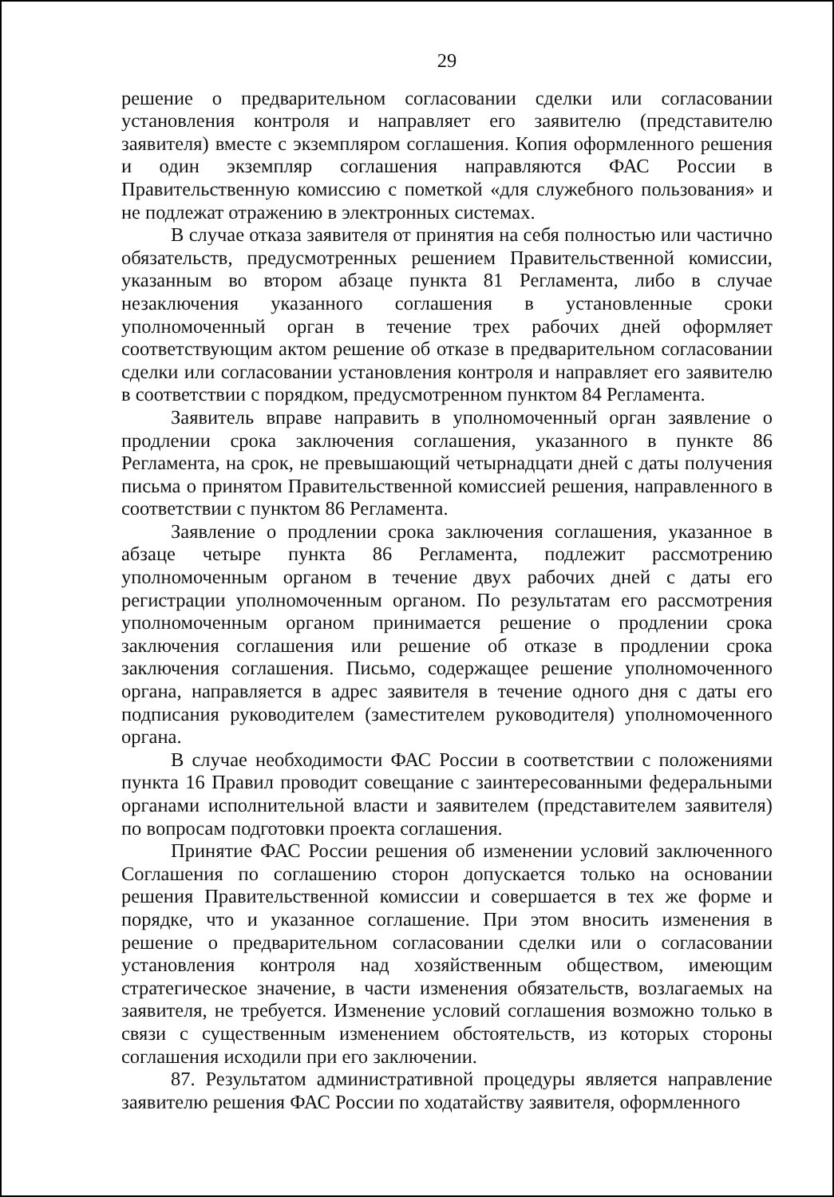29
решение о предварительном согласовании сделки или согласовании установления контроля и направляет его заявителю (представителю заявителя) вместе с экземпляром соглашения. Копия оформленного решения и один экземпляр соглашения направляются ФАС России в Правительственную комиссию с пометкой «для служебного пользования» и не подлежат отражению в электронных системах.
В случае отказа заявителя от принятия на себя полностью или частично обязательств, предусмотренных решением Правительственной комиссии, указанным во втором абзаце пункта 81 Регламента, либо в случае незаключения указанного соглашения в установленные сроки уполномоченный орган в течение трех рабочих дней оформляет соответствующим актом решение об отказе в предварительном согласовании сделки или согласовании установления контроля и направляет его заявителю в соответствии с порядком, предусмотренном пунктом 84 Регламента.
Заявитель вправе направить в уполномоченный орган заявление о продлении срока заключения соглашения, указанного в пункте 86 Регламента, на срок, не превышающий четырнадцати дней с даты получения письма о принятом Правительственной комиссией решения, направленного в соответствии с пунктом 86 Регламента.
Заявление о продлении срока заключения соглашения, указанное в абзаце четыре пункта 86 Регламента, подлежит рассмотрению уполномоченным органом в течение двух рабочих дней с даты его регистрации уполномоченным органом. По результатам его рассмотрения уполномоченным органом принимается решение о продлении срока заключения соглашения или решение об отказе в продлении срока заключения соглашения. Письмо, содержащее решение уполномоченного органа, направляется в адрес заявителя в течение одного дня с даты его подписания руководителем (заместителем руководителя) уполномоченного органа.
В случае необходимости ФАС России в соответствии с положениями пункта 16 Правил проводит совещание с заинтересованными федеральными органами исполнительной власти и заявителем (представителем заявителя) по вопросам подготовки проекта соглашения.
Принятие ФАС России решения об изменении условий заключенного Соглашения по соглашению сторон допускается только на основании решения Правительственной комиссии и совершается в тех же форме и порядке, что и указанное соглашение. При этом вносить изменения в решение о предварительном согласовании сделки или о согласовании установления контроля над хозяйственным обществом, имеющим стратегическое значение, в части изменения обязательств, возлагаемых на заявителя, не требуется. Изменение условий соглашения возможно только в связи с существенным изменением обстоятельств, из которых стороны соглашения исходили при его заключении.
87. Результатом административной процедуры является направление заявителю решения ФАС России по ходатайству заявителя, оформленного